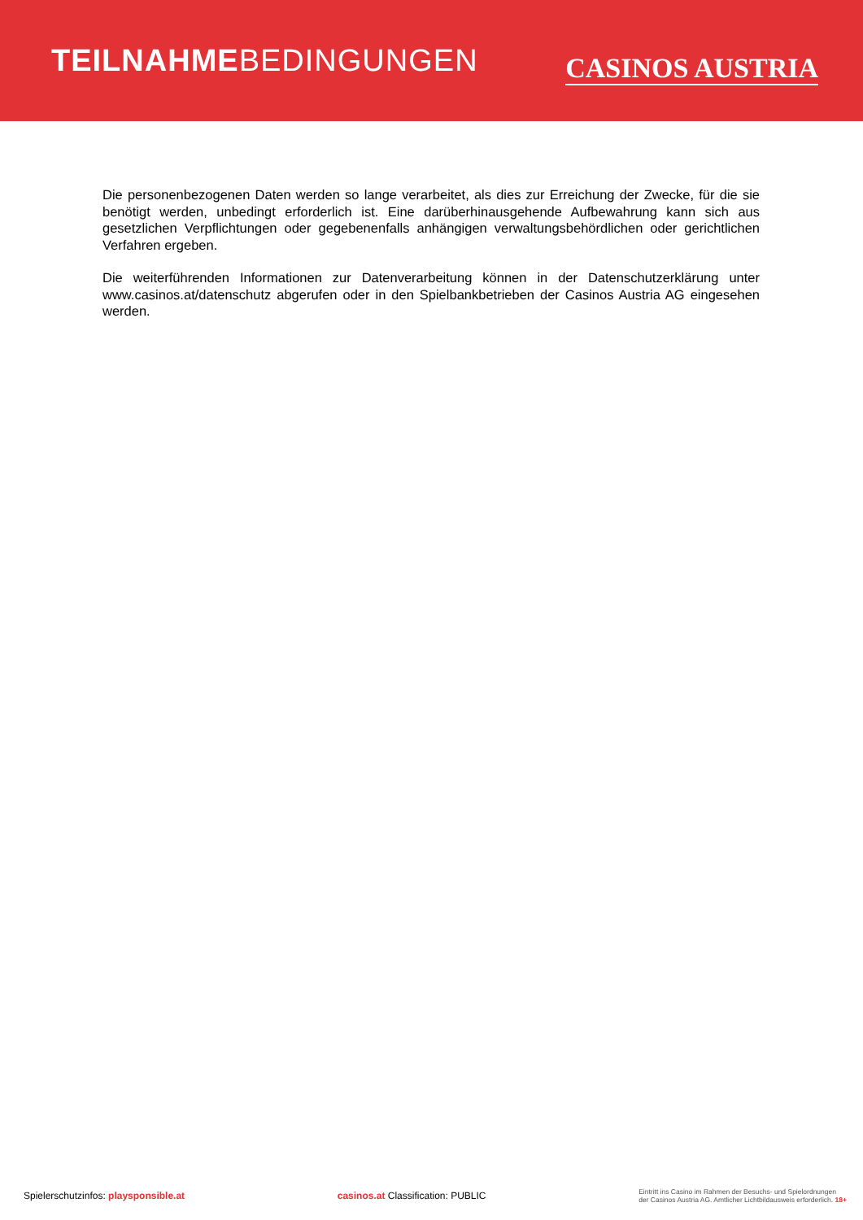TEILNAHMEBEDINGUNGEN
CASINOS AUSTRIA
Die personenbezogenen Daten werden so lange verarbeitet, als dies zur Erreichung der Zwecke, für die sie benötigt werden, unbedingt erforderlich ist. Eine darüberhinausgehende Aufbewahrung kann sich aus gesetzlichen Verpflichtungen oder gegebenenfalls anhängigen verwaltungsbehördlichen oder gerichtlichen Verfahren ergeben.
Die weiterführenden Informationen zur Datenverarbeitung können in der Datenschutzerklärung unter www.casinos.at/datenschutz abgerufen oder in den Spielbankbetrieben der Casinos Austria AG eingesehen werden.
Spielerschutzinfos: playsponsible.at
casinos.at Classification: PUBLIC
Eintritt ins Casino im Rahmen der Besuchs- und Spielordnungen
der Casinos Austria AG. Amtlicher Lichtbildausweis erforderlich. 18+